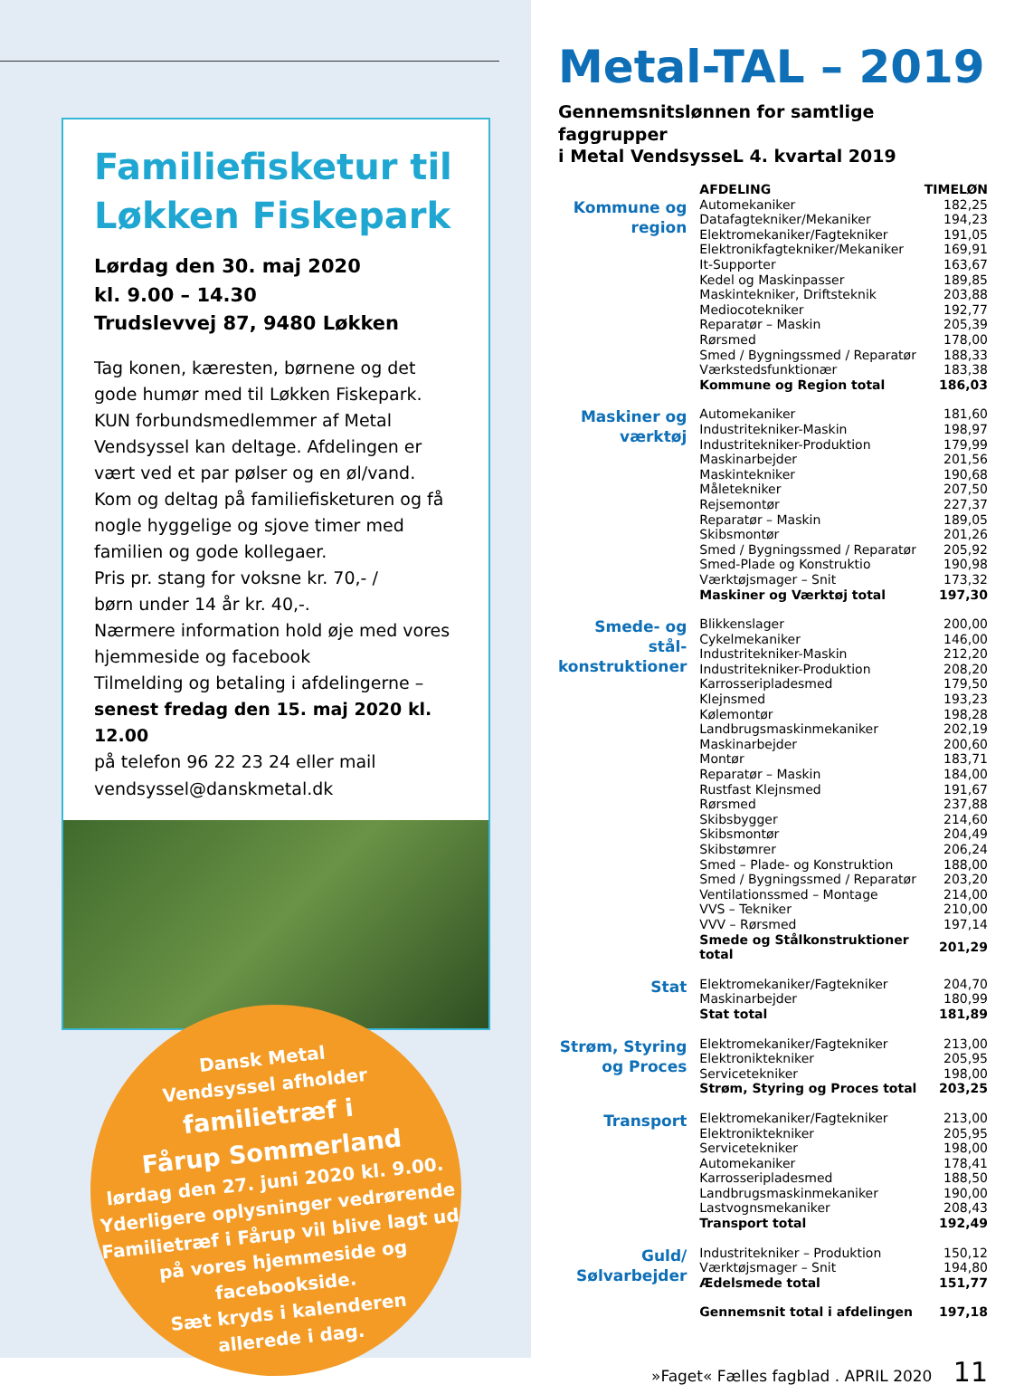Familiefisketur til Løkken Fiskepark
Lørdag den 30. maj 2020
kl. 9.00 – 14.30
Trudslevvej 87, 9480 Løkken
Tag konen, kæresten, børnene og det gode humør med til Løkken Fiskepark.
KUN forbundsmedlemmer af Metal Vendsyssel kan deltage. Afdelingen er vært ved et par pølser og en øl/vand. Kom og deltag på familiefisketuren og få nogle hyggelige og sjove timer med familien og gode kollegaer.
Pris pr. stang for voksne kr. 70,- /
børn under 14 år kr. 40,-.
Nærmere information hold øje med vores hjemmeside og facebook
Tilmelding og betaling i afdelingerne –
senest fredag den 15. maj 2020 kl. 12.00
på telefon 96 22 23 24 eller mail
vendsyssel@danskmetal.dk
Dansk Metal
Vendsyssel afholder
familietræf i
Fårup Sommerland
lørdag den 27. juni 2020 kl. 9.00.
Yderligere oplysninger vedrørende
Familietræf i Fårup vil blive lagt ud
på vores hjemmeside og facebookside.
Sæt kryds i kalenderen
allerede i dag.
Metal-TAL – 2019
Gennemsnitslønnen for samtlige faggrupper
i Metal VendsysseL 4. kvartal 2019
| | AFDELING | TIMELØN |
| --- | --- | --- |
| Kommune og region | Automekaniker | 182,25 |
| | Datafagtekniker/Mekaniker | 194,23 |
| | Elektromekaniker/Fagtekniker | 191,05 |
| | Elektronikfagtekniker/Mekaniker | 169,91 |
| | It-Supporter | 163,67 |
| | Kedel og Maskinpasser | 189,85 |
| | Maskintekniker, Driftsteknik | 203,88 |
| | Mediocotekniker | 192,77 |
| | Reparatør – Maskin | 205,39 |
| | Rørsmed | 178,00 |
| | Smed / Bygningssmed / Reparatør | 188,33 |
| | Værkstedsfunktionær | 183,38 |
| | Kommune og Region total | 186,03 |
| Maskiner og værktøj | Automekaniker | 181,60 |
| | Industritekniker-Maskin | 198,97 |
| | Industritekniker-Produktion | 179,99 |
| | Maskinarbejder | 201,56 |
| | Maskintekniker | 190,68 |
| | Måletekniker | 207,50 |
| | Rejsemontør | 227,37 |
| | Reparatør – Maskin | 189,05 |
| | Skibsmontør | 201,26 |
| | Smed / Bygningssmed / Reparatør | 205,92 |
| | Smed-Plade og Konstruktio | 190,98 |
| | Værktøjsmager – Snit | 173,32 |
| | Maskiner og Værktøj total | 197,30 |
| Smede- og stål- konstruktioner | Blikkenslager | 200,00 |
| | Cykelmekaniker | 146,00 |
| | Industritekniker-Maskin | 212,20 |
| | Industritekniker-Produktion | 208,20 |
| | Karrosseripladesmed | 179,50 |
| | Klejnsmed | 193,23 |
| | Kølemontør | 198,28 |
| | Landbrugsmaskinmekaniker | 202,19 |
| | Maskinarbejder | 200,60 |
| | Montør | 183,71 |
| | Reparatør – Maskin | 184,00 |
| | Rustfast Klejnsmed | 191,67 |
| | Rørsmed | 237,88 |
| | Skibsbygger | 214,60 |
| | Skibsmontør | 204,49 |
| | Skibstømrer | 206,24 |
| | Smed – Plade- og Konstruktion | 188,00 |
| | Smed / Bygningssmed / Reparatør | 203,20 |
| | Ventilationssmed – Montage | 214,00 |
| | VVS – Tekniker | 210,00 |
| | VVV – Rørsmed | 197,14 |
| | Smede og Stålkonstruktioner total | 201,29 |
| Stat | Elektromekaniker/Fagtekniker | 204,70 |
| | Maskinarbejder | 180,99 |
| | Stat total | 181,89 |
| Strøm, Styring og Proces | Elektromekaniker/Fagtekniker | 213,00 |
| | Elektroniktekniker | 205,95 |
| | Servicetekniker | 198,00 |
| | Strøm, Styring og Proces total | 203,25 |
| Transport | Elektromekaniker/Fagtekniker | 213,00 |
| | Elektroniktekniker | 205,95 |
| | Servicetekniker | 198,00 |
| | Automekaniker | 178,41 |
| | Karrosseripladesmed | 188,50 |
| | Landbrugsmaskinmekaniker | 190,00 |
| | Lastvognsmekaniker | 208,43 |
| | Transport total | 192,49 |
| Guld/ Sølvarbejder | Industritekniker – Produktion | 150,12 |
| | Værktøjsmager – Snit | 194,80 |
| | Ædelsmede total | 151,77 |
| | Gennemsnit total i afdelingen | 197,18 |
»Faget« Fælles fagblad . APRIL 2020 11